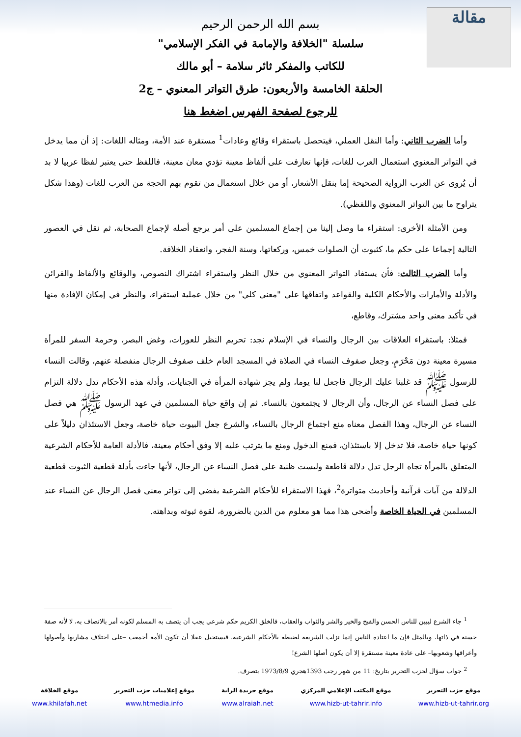مقالة
بسم الله الرحمن الرحيم
سلسلة "الخلافة والإمامة في الفكر الإسلامي"
للكاتب والمفكر ثائر سلامة – أبو مالك
الحلقة الخامسة والأربعون: طرق التواتر المعنوي – ج2
للرجوع لصفحة الفهرس اضغط هنا
وأما الضرب الثاني: وأما النقل العملي، فيتحصل باستقراء وقائع وعادات<sup>1</sup> مستقرة عند الأمة، ومثاله اللغات: إذ أن مما يدخل في التواتر المعنوي استعمال العرب للغات، فإنها تعارفت على ألفاظ معينة تؤدي معان معينة، فاللفظ حتى يعتبر لفظا عربيا لا بد أن يُروى عن العرب الرواية الصحيحة إما بنقل الأشعار، أو من خلال استعمال من تقوم بهم الحجة من العرب للغات (وهذا شكل يتراوح ما بين التواتر المعنوي واللفظي).
ومن الأمثلة الأخرى: استقراء ما وصل إلينا من إجماع المسلمين على أمر يرجع أصله لإجماع الصحابة، ثم نقل في العصور التالية إجماعا على حكم ما، كثبوت أن الصلوات خمس، وركعاتها، وسنة الفجر، وانعقاد الخلافة.
وأما الضرب الثالث: فأن يستفاد التواتر المعنوي من خلال النظر واستقراء اشتراك النصوص، والوقائع والألفاظ والقرائن والأدلة والأمارات والأحكام الكلية والقواعد واتفاقها على "معنى كلي" من خلال عملية استقراء، والنظر في إمكان الإفادة منها في تأكيد معنى واحد مشترك، وقاطع،
فمثلا: باستقراء العلاقات بين الرجال والنساء في الإسلام نجد: تحريم النظر للعورات، وغض البصر، وحرمة السفر للمرأة مسيرة معينة دون مَحْرَمٍ، وجعل صفوف النساء في الصلاة في المسجد العام خلف صفوف الرجال منفصلة عنهم، وقالت النساء للرسول ﷺ قد غلبنا عليك الرجال فاجعل لنا يوما، ولم يجز شهادة المرأة في الجنايات، وأدلة هذه الأحكام تدل دلالة التزام على فصل النساء عن الرجال، وأن الرجال لا يجتمعون بالنساء. ثم إن واقع حياة المسلمين في عهد الرسول ﷺ هي فصل النساء عن الرجال، وهذا الفصل معناه منع اجتماع الرجال بالنساء، والشرع جعل البيوت حياة خاصة، وجعل الاستئذان دليلاً على كونها حياة خاصة، فلا تدخل إلا باستئذان، فمنع الدخول ومنع ما يترتب عليه إلا وفق أحكام معينة، فالأدلة العامة للأحكام الشرعية المتعلق بالمرأة تجاه الرجل تدل دلالة قاطعة وليست ظنية على فصل النساء عن الرجال، لأنها جاءت بأدلة قطعية الثبوت قطعية الدلالة من آيات قرآنية وأحاديث متواترة<sup>2</sup>، فهذا الاستقراء للأحكام الشرعية يفضي إلى تواتر معنى فصل الرجال عن النساء عند المسلمين في الحياة الخاصة وأضحى هذا مما هو معلوم من الدين بالضرورة، لقوة ثبوته وبداهته.
<sup>1</sup> جاء الشرع ليبين للناس الحسن والقبح والخير والشر والثواب والعقاب، فالخلق الكريم حكم شرعي يجب أن يتصف به المسلم لكونه أمر بالاتصاف به، لا لأنه صفة حسنة في ذاتها، وبالمثل فإن ما اعتاده الناس إنما نزلت الشريعة لضبطه بالأحكام الشرعية، فيستحيل عقلا أن تكون الأمة أجمعت –على اختلاف مشاربها وأصولها وأعراقها وشعوبها– على عادة معينة مستقرة إلا أن يكون أصلها الشرع!
<sup>2</sup> جواب سؤال لحزب التحرير بتاريخ: 11 من شهر رجب 1393هجري 1973/8/9 بتصرف.
موقع حزب التحرير
www.hizb-ut-tahrir.org
موقع المكتب الإعلامي المركزي
www.hizb-ut-tahrir.info
موقع جريدة الراية
www.alraiah.net
موقع إعلاميات حزب التحرير
www.htmedia.info
موقع الخلافة
www.khilafah.net